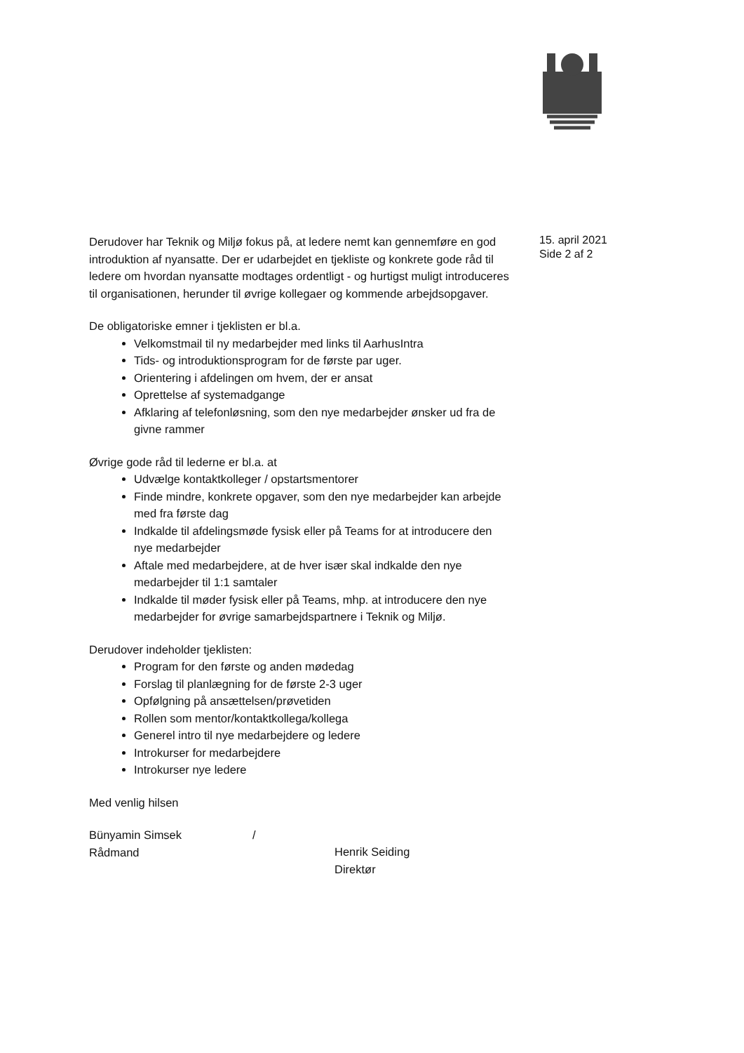Derudover har Teknik og Miljø fokus på, at ledere nemt kan gennemføre en god introduktion af nyansatte. Der er udarbejdet en tjekliste og konkrete gode råd til ledere om hvordan nyansatte modtages ordentligt - og hurtigst muligt introduceres til organisationen, herunder til øvrige kollegaer og kommende arbejdsopgaver.
De obligatoriske emner i tjeklisten er bl.a.
Velkomstmail til ny medarbejder med links til AarhusIntra
Tids- og introduktionsprogram for de første par uger.
Orientering i afdelingen om hvem, der er ansat
Oprettelse af systemadgange
Afklaring af telefonløsning, som den nye medarbejder ønsker ud fra de givne rammer
Øvrige gode råd til lederne er bl.a. at
Udvælge kontaktkolleger / opstartsmentorer
Finde mindre, konkrete opgaver, som den nye medarbejder kan arbejde med fra første dag
Indkalde til afdelingsmøde fysisk eller på Teams for at introducere den nye medarbejder
Aftale med medarbejdere, at de hver især skal indkalde den nye medarbejder til 1:1 samtaler
Indkalde til møder fysisk eller på Teams, mhp. at introducere den nye medarbejder for øvrige samarbejdspartnere i Teknik og Miljø.
Derudover indeholder tjeklisten:
Program for den første og anden mødedag
Forslag til planlægning for de første 2-3 uger
Opfølgning på ansættelsen/prøvetiden
Rollen som mentor/kontaktkollega/kollega
Generel intro til nye medarbejdere og ledere
Introkurser for medarbejdere
Introkurser nye ledere
Med venlig hilsen
Bünyamin Simsek
Rådmand
/
Henrik Seiding
Direktør
15. april 2021
Side 2 af 2